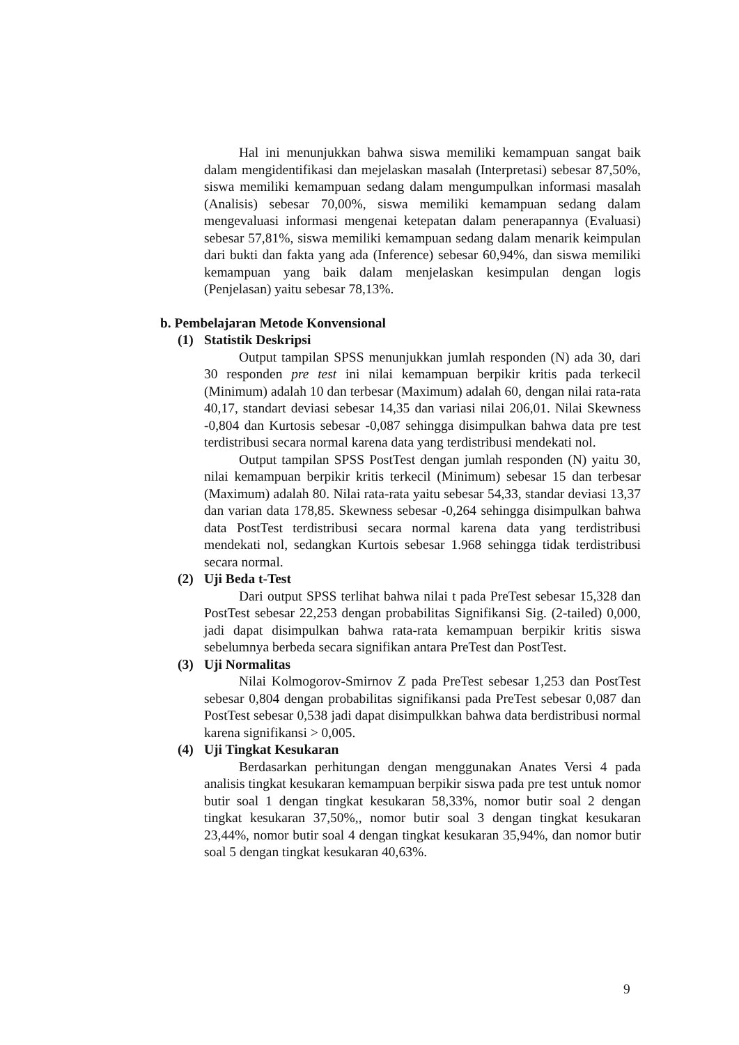Hal ini menunjukkan bahwa siswa memiliki kemampuan sangat baik dalam mengidentifikasi dan mejelaskan masalah (Interpretasi) sebesar 87,50%, siswa memiliki kemampuan sedang dalam mengumpulkan informasi masalah (Analisis) sebesar 70,00%, siswa memiliki kemampuan sedang dalam mengevaluasi informasi mengenai ketepatan dalam penerapannya (Evaluasi) sebesar 57,81%, siswa memiliki kemampuan sedang dalam menarik keimpulan dari bukti dan fakta yang ada (Inference) sebesar 60,94%, dan siswa memiliki kemampuan yang baik dalam menjelaskan kesimpulan dengan logis (Penjelasan) yaitu sebesar 78,13%.
b. Pembelajaran Metode Konvensional
(1) Statistik Deskripsi
Output tampilan SPSS menunjukkan jumlah responden (N) ada 30, dari 30 responden pre test ini nilai kemampuan berpikir kritis pada terkecil (Minimum) adalah 10 dan terbesar (Maximum) adalah 60, dengan nilai rata-rata 40,17, standart deviasi sebesar 14,35 dan variasi nilai 206,01. Nilai Skewness -0,804 dan Kurtosis sebesar -0,087 sehingga disimpulkan bahwa data pre test terdistribusi secara normal karena data yang terdistribusi mendekati nol.
Output tampilan SPSS PostTest dengan jumlah responden (N) yaitu 30, nilai kemampuan berpikir kritis terkecil (Minimum) sebesar 15 dan terbesar (Maximum) adalah 80. Nilai rata-rata yaitu sebesar 54,33, standar deviasi 13,37 dan varian data 178,85. Skewness sebesar -0,264 sehingga disimpulkan bahwa data PostTest terdistribusi secara normal karena data yang terdistribusi mendekati nol, sedangkan Kurtois sebesar 1.968 sehingga tidak terdistribusi secara normal.
(2) Uji Beda t-Test
Dari output SPSS terlihat bahwa nilai t pada PreTest sebesar 15,328 dan PostTest sebesar 22,253 dengan probabilitas Signifikansi Sig. (2-tailed) 0,000, jadi dapat disimpulkan bahwa rata-rata kemampuan berpikir kritis siswa sebelumnya berbeda secara signifikan antara PreTest dan PostTest.
(3) Uji Normalitas
Nilai Kolmogorov-Smirnov Z pada PreTest sebesar 1,253 dan PostTest sebesar 0,804 dengan probabilitas signifikansi pada PreTest sebesar 0,087 dan PostTest sebesar 0,538 jadi dapat disimpulkkan bahwa data berdistribusi normal karena signifikansi > 0,005.
(4) Uji Tingkat Kesukaran
Berdasarkan perhitungan dengan menggunakan Anates Versi 4 pada analisis tingkat kesukaran kemampuan berpikir siswa pada pre test untuk nomor butir soal 1 dengan tingkat kesukaran 58,33%, nomor butir soal 2 dengan tingkat kesukaran 37,50%,, nomor butir soal 3 dengan tingkat kesukaran 23,44%, nomor butir soal 4 dengan tingkat kesukaran 35,94%, dan nomor butir soal 5 dengan tingkat kesukaran 40,63%.
9